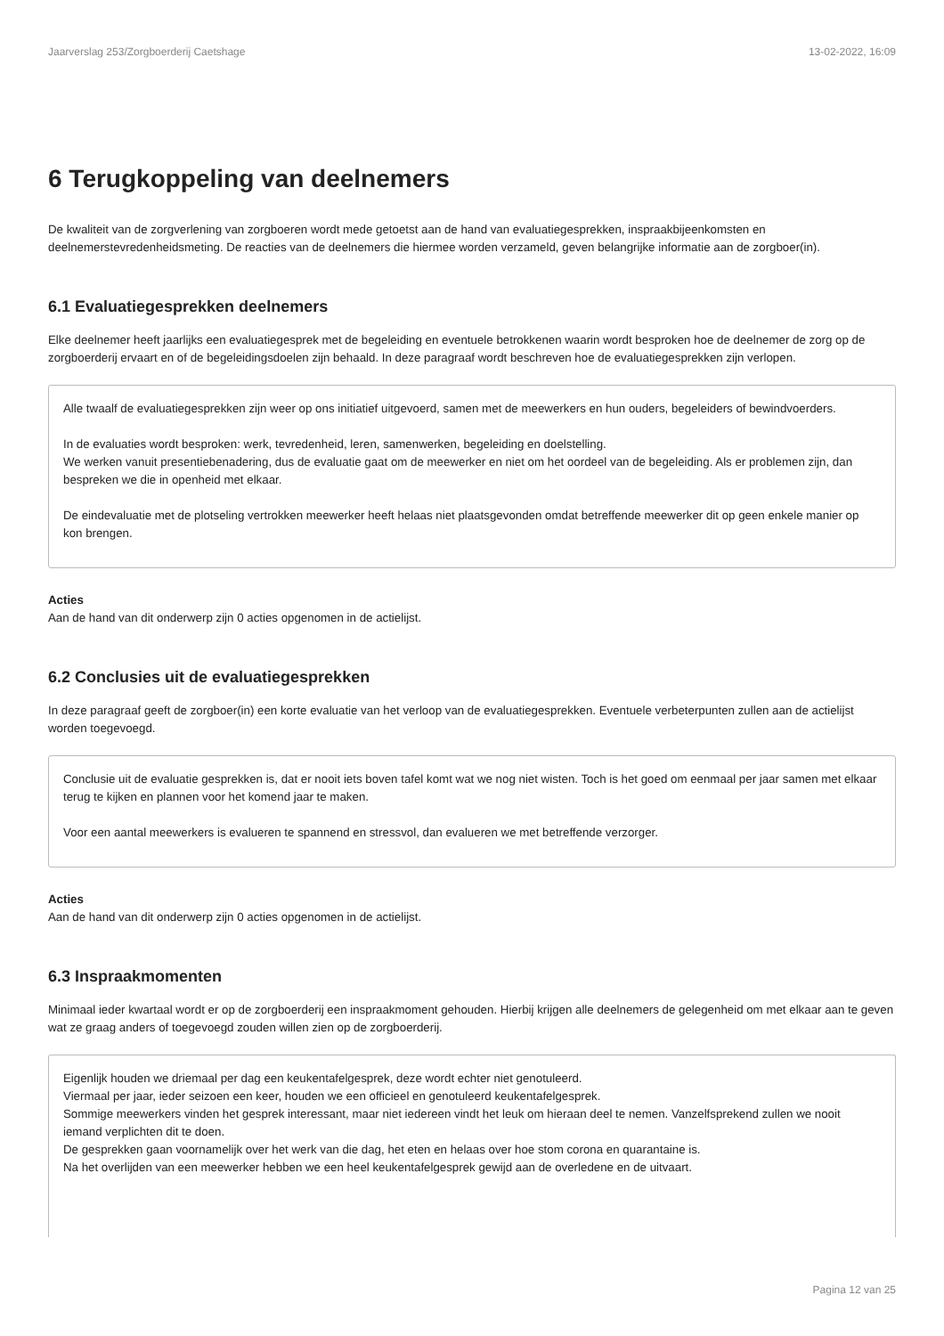Jaarverslag 253/Zorgboerderij Caetshage 13-02-2022, 16:09
6 Terugkoppeling van deelnemers
De kwaliteit van de zorgverlening van zorgboeren wordt mede getoetst aan de hand van evaluatiegesprekken, inspraakbijeenkomsten en deelnemerstevredenheidsmeting. De reacties van de deelnemers die hiermee worden verzameld, geven belangrijke informatie aan de zorgboer(in).
6.1 Evaluatiegesprekken deelnemers
Elke deelnemer heeft jaarlijks een evaluatiegesprek met de begeleiding en eventuele betrokkenen waarin wordt besproken hoe de deelnemer de zorg op de zorgboerderij ervaart en of de begeleidingsdoelen zijn behaald. In deze paragraaf wordt beschreven hoe de evaluatiegesprekken zijn verlopen.
Alle twaalf de evaluatiegesprekken zijn weer op ons initiatief uitgevoerd, samen met de meewerkers en hun ouders, begeleiders of bewindvoerders.
In de evaluaties wordt besproken: werk, tevredenheid, leren, samenwerken, begeleiding en doelstelling.
We werken vanuit presentiebenadering, dus de evaluatie gaat om de meewerker en niet om het oordeel van de begeleiding. Als er problemen zijn, dan bespreken we die in openheid met elkaar.
De eindevaluatie met de plotseling vertrokken meewerker heeft helaas niet plaatsgevonden omdat betreffende meewerker dit op geen enkele manier op kon brengen.
Acties
Aan de hand van dit onderwerp zijn 0 acties opgenomen in de actielijst.
6.2 Conclusies uit de evaluatiegesprekken
In deze paragraaf geeft de zorgboer(in) een korte evaluatie van het verloop van de evaluatiegesprekken. Eventuele verbeterpunten zullen aan de actielijst worden toegevoegd.
Conclusie uit de evaluatie gesprekken is, dat er nooit iets boven tafel komt wat we nog niet wisten. Toch is het goed om eenmaal per jaar samen met elkaar terug te kijken en plannen voor het komend jaar te maken.
Voor een aantal meewerkers is evalueren te spannend en stressvol, dan evalueren we met betreffende verzorger.
Acties
Aan de hand van dit onderwerp zijn 0 acties opgenomen in de actielijst.
6.3 Inspraakmomenten
Minimaal ieder kwartaal wordt er op de zorgboerderij een inspraakmoment gehouden. Hierbij krijgen alle deelnemers de gelegenheid om met elkaar aan te geven wat ze graag anders of toegevoegd zouden willen zien op de zorgboerderij.
Eigenlijk houden we driemaal per dag een keukentafelgesprek, deze wordt echter niet genotuleerd.
Viermaal per jaar, ieder seizoen een keer, houden we een officieel en genotuleerd keukentafelgesprek.
Sommige meewerkers vinden het gesprek interessant, maar niet iedereen vindt het leuk om hieraan deel te nemen. Vanzelfsprekend zullen we nooit iemand verplichten dit te doen.
De gesprekken gaan voornamelijk over het werk van die dag, het eten en helaas over hoe stom corona en quarantaine is.
Na het overlijden van een meewerker hebben we een heel keukentafelgesprek gewijd aan de overledene en de uitvaart.
Pagina 12 van 25